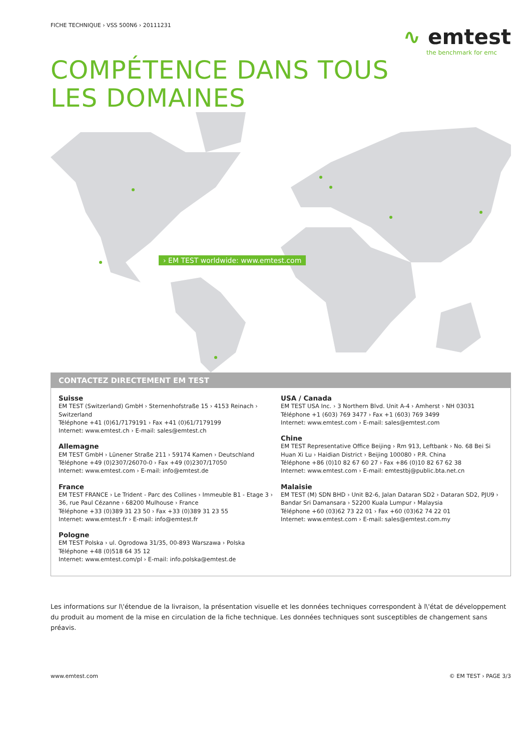FICHE TECHNIQUE › VSS 500N6 › 20111231
∿ emtest
the benchmark for emc
COMPÉTENCE DANS TOUS
LES DOMAINES
› EM TEST worldwide: www.emtest.com
CONTACTEZ DIRECTEMENT EM TEST
Suisse
EM TEST (Switzerland) GmbH › Sternenhofstraße 15 › 4153 Reinach › Switzerland
Téléphone +41 (0)61/7179191 › Fax +41 (0)61/7179199
Internet: www.emtest.ch › E-mail: sales@emtest.ch
Allemagne
EM TEST GmbH › Lünener Straße 211 › 59174 Kamen › Deutschland
Téléphone +49 (0)2307/26070-0 › Fax +49 (0)2307/17050
Internet: www.emtest.com › E-mail: info@emtest.de
France
EM TEST FRANCE › Le Trident - Parc des Collines › Immeuble B1 - Etage 3 › 36, rue Paul Cézanne › 68200 Mulhouse › France
Téléphone +33 (0)389 31 23 50 › Fax +33 (0)389 31 23 55
Internet: www.emtest.fr › E-mail: info@emtest.fr
Pologne
EM TEST Polska › ul. Ogrodowa 31/35, 00-893 Warszawa › Polska
Téléphone +48 (0)518 64 35 12
Internet: www.emtest.com/pl › E-mail: info.polska@emtest.de
USA / Canada
EM TEST USA Inc. › 3 Northern Blvd. Unit A-4 › Amherst › NH 03031
Téléphone +1 (603) 769 3477 › Fax +1 (603) 769 3499
Internet: www.emtest.com › E-mail: sales@emtest.com
Chine
EM TEST Representative Office Beijing › Rm 913, Leftbank › No. 68 Bei Si Huan Xi Lu › Haidian District › Beijing 100080 › P.R. China
Téléphone +86 (0)10 82 67 60 27 › Fax +86 (0)10 82 67 62 38
Internet: www.emtest.com › E-mail: emtestbj@public.bta.net.cn
Malaisie
EM TEST (M) SDN BHD › Unit B2-6, Jalan Dataran SD2 › Dataran SD2, PJU9 › Bandar Sri Damansara › 52200 Kuala Lumpur › Malaysia
Téléphone +60 (03)62 73 22 01 › Fax +60 (03)62 74 22 01
Internet: www.emtest.com › E-mail: sales@emtest.com.my
Les informations sur l\'étendue de la livraison, la présentation visuelle et les données techniques correspondent à l\'état de développement du produit au moment de la mise en circulation de la fiche technique. Les données techniques sont susceptibles de changement sans préavis.
www.emtest.com © EM TEST › PAGE 3/3